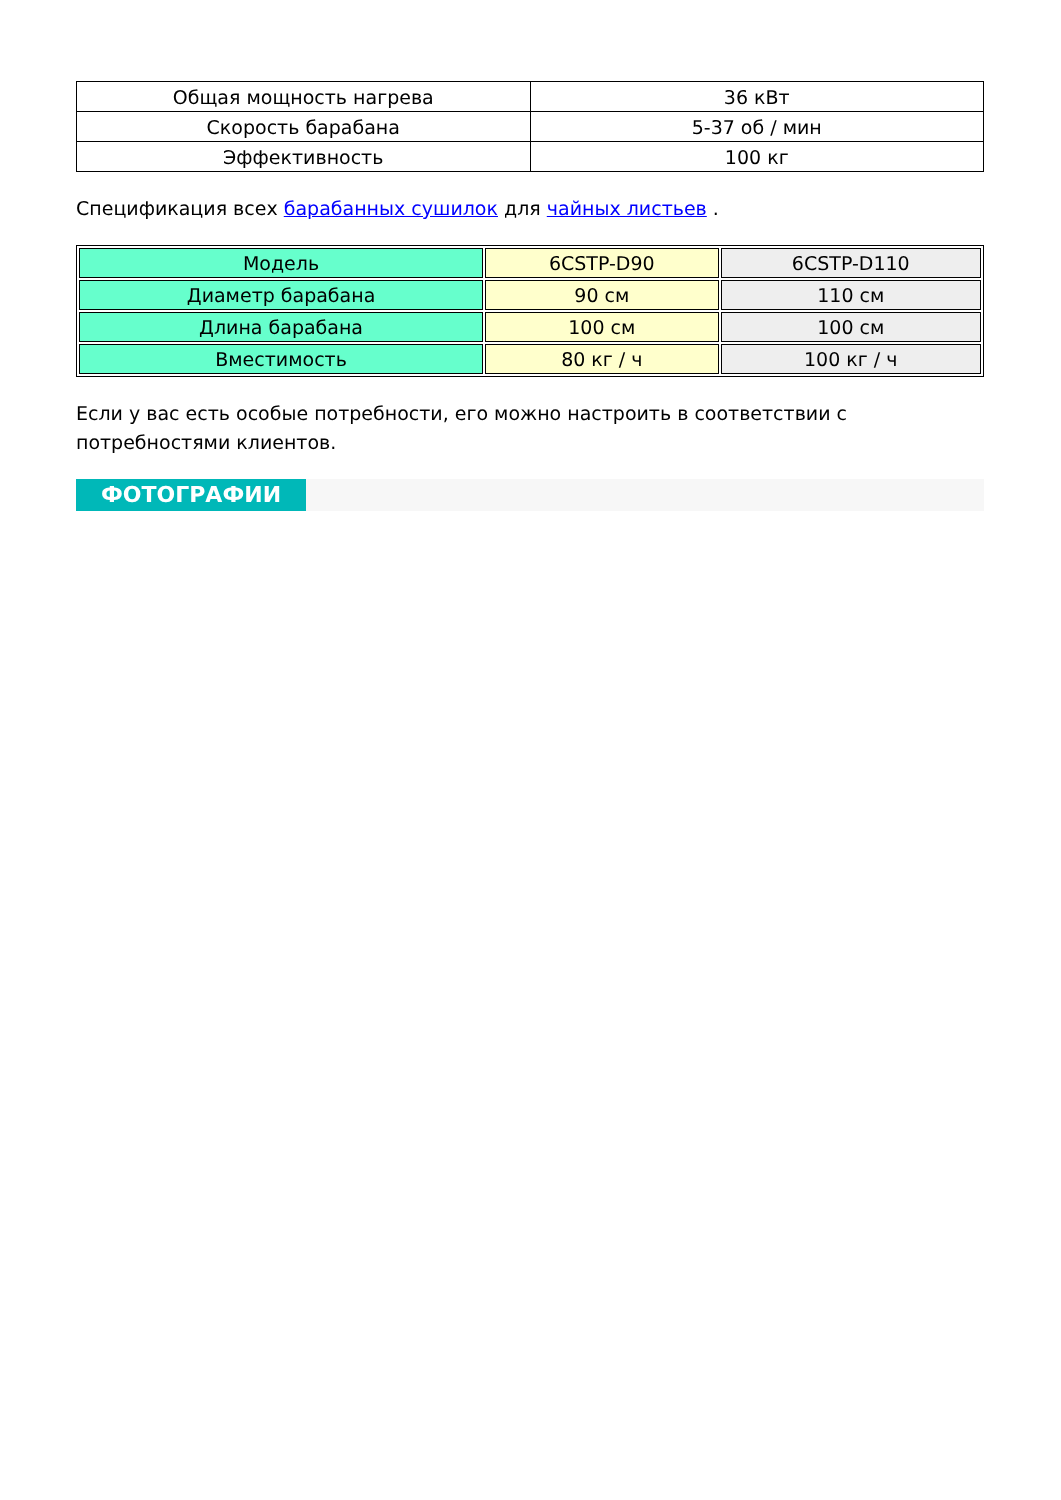| Общая мощность нагрева | 36 кВт |
| Скорость барабана | 5-37 об / мин |
| Эффективность | 100 кг |
Спецификация всех барабанных сушилок для чайных листьев .
| Модель | 6CSTP-D90 | 6CSTP-D110 |
| Диаметр барабана | 90 см | 110 см |
| Длина барабана | 100 см | 100 см |
| Вместимость | 80 кг / ч | 100 кг / ч |
Если у вас есть особые потребности, его можно настроить в соответствии с потребностями клиентов.
ФОТОГРАФИИ